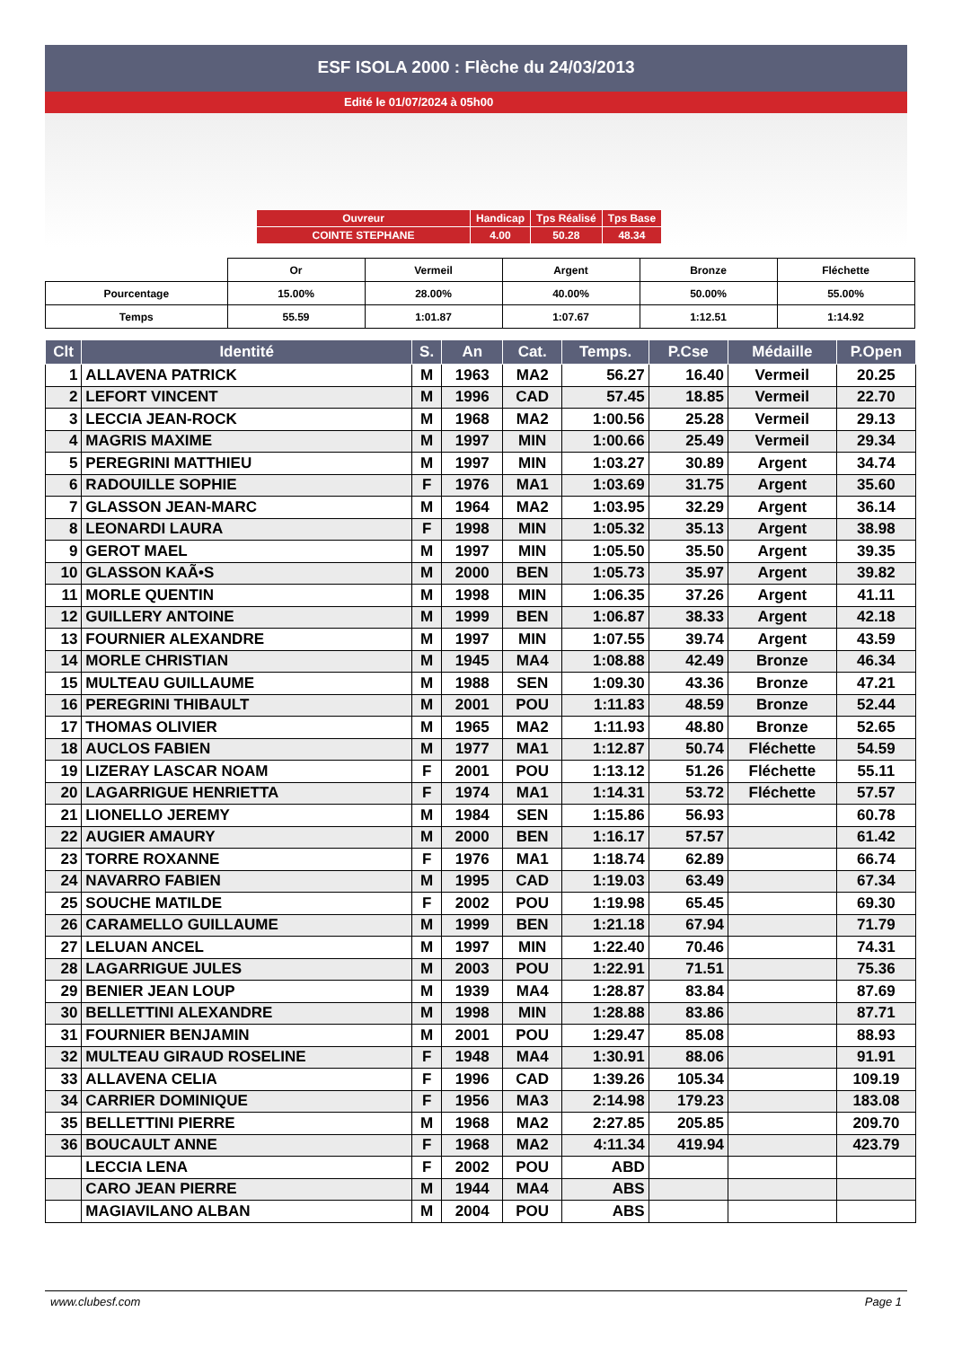ESF ISOLA 2000 : Flèche du 24/03/2013
Edité le 01/07/2024 à 05h00
| Ouvreur | Handicap | Tps Réalisé | Tps Base |
| COINTE STEPHANE | 4.00 | 50.28 | 48.34 |
| | Or | Vermeil | Argent | Bronze | Fléchette |
| Pourcentage | 15.00% | 28.00% | 40.00% | 50.00% | 55.00% |
| Temps | 55.59 | 1:01.87 | 1:07.67 | 1:12.51 | 1:14.92 |
| Clt | Identité | S. | An | Cat. | Temps. | P.Cse | Médaille | P.Open |
| --- | --- | --- | --- | --- | --- | --- | --- | --- |
| 1 | ALLAVENA PATRICK | M | 1963 | MA2 | 56.27 | 16.40 | Vermeil | 20.25 |
| 2 | LEFORT VINCENT | M | 1996 | CAD | 57.45 | 18.85 | Vermeil | 22.70 |
| 3 | LECCIA JEAN-ROCK | M | 1968 | MA2 | 1:00.56 | 25.28 | Vermeil | 29.13 |
| 4 | MAGRIS MAXIME | M | 1997 | MIN | 1:00.66 | 25.49 | Vermeil | 29.34 |
| 5 | PEREGRINI MATTHIEU | M | 1997 | MIN | 1:03.27 | 30.89 | Argent | 34.74 |
| 6 | RADOUILLE SOPHIE | F | 1976 | MA1 | 1:03.69 | 31.75 | Argent | 35.60 |
| 7 | GLASSON JEAN-MARC | M | 1964 | MA2 | 1:03.95 | 32.29 | Argent | 36.14 |
| 8 | LEONARDI LAURA | F | 1998 | MIN | 1:05.32 | 35.13 | Argent | 38.98 |
| 9 | GEROT MAEL | M | 1997 | MIN | 1:05.50 | 35.50 | Argent | 39.35 |
| 10 | GLASSON KAÃ•S | M | 2000 | BEN | 1:05.73 | 35.97 | Argent | 39.82 |
| 11 | MORLE QUENTIN | M | 1998 | MIN | 1:06.35 | 37.26 | Argent | 41.11 |
| 12 | GUILLERY ANTOINE | M | 1999 | BEN | 1:06.87 | 38.33 | Argent | 42.18 |
| 13 | FOURNIER ALEXANDRE | M | 1997 | MIN | 1:07.55 | 39.74 | Argent | 43.59 |
| 14 | MORLE CHRISTIAN | M | 1945 | MA4 | 1:08.88 | 42.49 | Bronze | 46.34 |
| 15 | MULTEAU GUILLAUME | M | 1988 | SEN | 1:09.30 | 43.36 | Bronze | 47.21 |
| 16 | PEREGRINI THIBAULT | M | 2001 | POU | 1:11.83 | 48.59 | Bronze | 52.44 |
| 17 | THOMAS OLIVIER | M | 1965 | MA2 | 1:11.93 | 48.80 | Bronze | 52.65 |
| 18 | AUCLOS FABIEN | M | 1977 | MA1 | 1:12.87 | 50.74 | Fléchette | 54.59 |
| 19 | LIZERAY LASCAR NOAM | F | 2001 | POU | 1:13.12 | 51.26 | Fléchette | 55.11 |
| 20 | LAGARRIGUE HENRIETTA | F | 1974 | MA1 | 1:14.31 | 53.72 | Fléchette | 57.57 |
| 21 | LIONELLO JEREMY | M | 1984 | SEN | 1:15.86 | 56.93 | | 60.78 |
| 22 | AUGIER AMAURY | M | 2000 | BEN | 1:16.17 | 57.57 | | 61.42 |
| 23 | TORRE ROXANNE | F | 1976 | MA1 | 1:18.74 | 62.89 | | 66.74 |
| 24 | NAVARRO FABIEN | M | 1995 | CAD | 1:19.03 | 63.49 | | 67.34 |
| 25 | SOUCHE MATILDE | F | 2002 | POU | 1:19.98 | 65.45 | | 69.30 |
| 26 | CARAMELLO GUILLAUME | M | 1999 | BEN | 1:21.18 | 67.94 | | 71.79 |
| 27 | LELUAN ANCEL | M | 1997 | MIN | 1:22.40 | 70.46 | | 74.31 |
| 28 | LAGARRIGUE JULES | M | 2003 | POU | 1:22.91 | 71.51 | | 75.36 |
| 29 | BENIER JEAN LOUP | M | 1939 | MA4 | 1:28.87 | 83.84 | | 87.69 |
| 30 | BELLETTINI ALEXANDRE | M | 1998 | MIN | 1:28.88 | 83.86 | | 87.71 |
| 31 | FOURNIER BENJAMIN | M | 2001 | POU | 1:29.47 | 85.08 | | 88.93 |
| 32 | MULTEAU GIRAUD ROSELINE | F | 1948 | MA4 | 1:30.91 | 88.06 | | 91.91 |
| 33 | ALLAVENA CELIA | F | 1996 | CAD | 1:39.26 | 105.34 | | 109.19 |
| 34 | CARRIER DOMINIQUE | F | 1956 | MA3 | 2:14.98 | 179.23 | | 183.08 |
| 35 | BELLETTINI PIERRE | M | 1968 | MA2 | 2:27.85 | 205.85 | | 209.70 |
| 36 | BOUCAULT ANNE | F | 1968 | MA2 | 4:11.34 | 419.94 | | 423.79 |
| | LECCIA LENA | F | 2002 | POU | ABD | | | |
| | CARO JEAN PIERRE | M | 1944 | MA4 | ABS | | | |
| | MAGIAVILANO ALBAN | M | 2004 | POU | ABS | | | |
www.clubesf.com Page 1